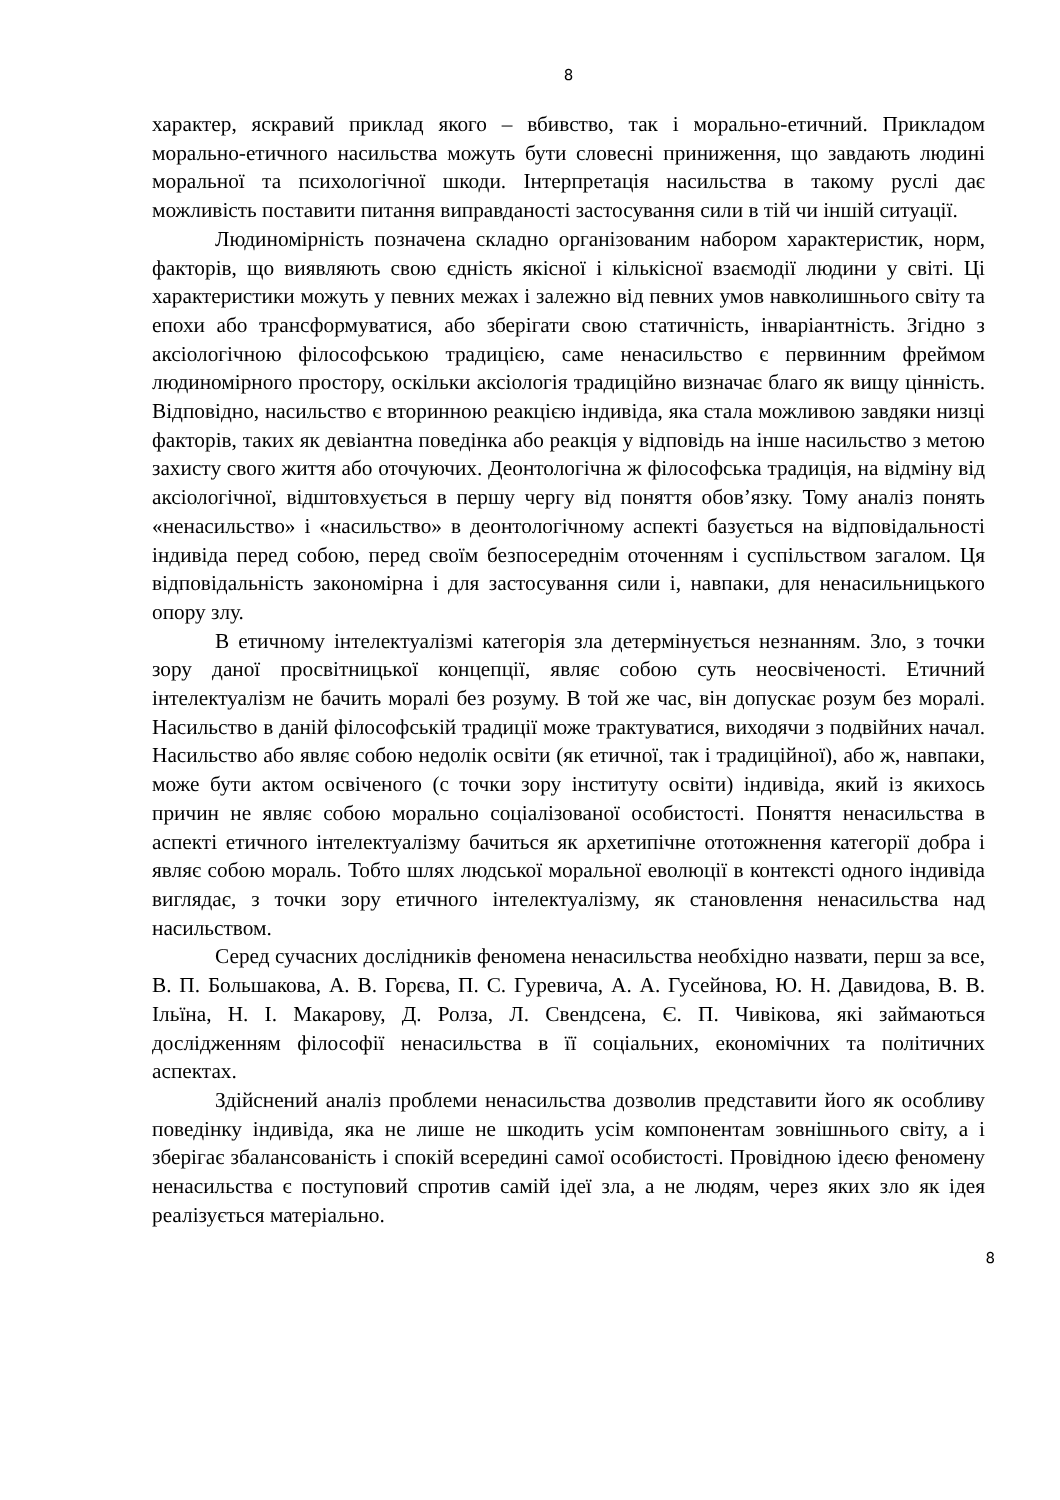8
характер, яскравий приклад якого – вбивство, так і морально-етичний. Прикладом морально-етичного насильства можуть бути словесні приниження, що завдають людині моральної та психологічної шкоди. Інтерпретація насильства в такому руслі дає можливість поставити питання виправданості застосування сили в тій чи іншій ситуації.
Людиномірність позначена складно організованим набором характеристик, норм, факторів, що виявляють свою єдність якісної і кількісної взаємодії людини у світі. Ці характеристики можуть у певних межах і залежно від певних умов навколишнього світу та епохи або трансформуватися, або зберігати свою статичність, інваріантність. Згідно з аксіологічною філософською традицією, саме ненасильство є первинним фреймом людиномірного простору, оскільки аксіологія традиційно визначає благо як вищу цінність. Відповідно, насильство є вторинною реакцією індивіда, яка стала можливою завдяки низці факторів, таких як девіантна поведінка або реакція у відповідь на інше насильство з метою захисту свого життя або оточуючих. Деонтологічна ж філософська традиція, на відміну від аксіологічної, відштовхується в першу чергу від поняття обов’язку. Тому аналіз понять «ненасильство» і «насильство» в деонтологічному аспекті базується на відповідальності індивіда перед собою, перед своїм безпосереднім оточенням і суспільством загалом. Ця відповідальність закономірна і для застосування сили і, навпаки, для ненасильницького опору злу.
В етичному інтелектуалізмі категорія зла детермінується незнанням. Зло, з точки зору даної просвітницької концепції, являє собою суть неосвіченості. Етичний інтелектуалізм не бачить моралі без розуму. В той же час, він допускає розум без моралі. Насильство в даній філософській традиції може трактуватися, виходячи з подвійних начал. Насильство або являє собою недолік освіти (як етичної, так і традиційної), або ж, навпаки, може бути актом освіченого (с точки зору інституту освіти) індивіда, який із якихось причин не являє собою морально соціалізованої особистості. Поняття ненасильства в аспекті етичного інтелектуалізму бачиться як архетипічне ототожнення категорії добра і являє собою мораль. Тобто шлях людської моральної еволюції в контексті одного індивіда виглядає, з точки зору етичного інтелектуалізму, як становлення ненасильства над насильством.
Серед сучасних дослідників феномена ненасильства необхідно назвати, перш за все, В. П. Большакова, А. В. Горєва, П. С. Гуревича, А. А. Гусейнова, Ю. Н. Давидова, В. В. Ільїна, Н. І. Макарову, Д. Ролза, Л. Свендсена, Є. П. Чивікова, які займаються дослідженням філософії ненасильства в її соціальних, економічних та політичних аспектах.
Здійснений аналіз проблеми ненасильства дозволив представити його як особливу поведінку індивіда, яка не лише не шкодить усім компонентам зовнішнього світу, а і зберігає збалансованість і спокій всередині самої особистості. Провідною ідеєю феномену ненасильства є поступовий спротив самій ідеї зла, а не людям, через яких зло як ідея реалізується матеріально.
8